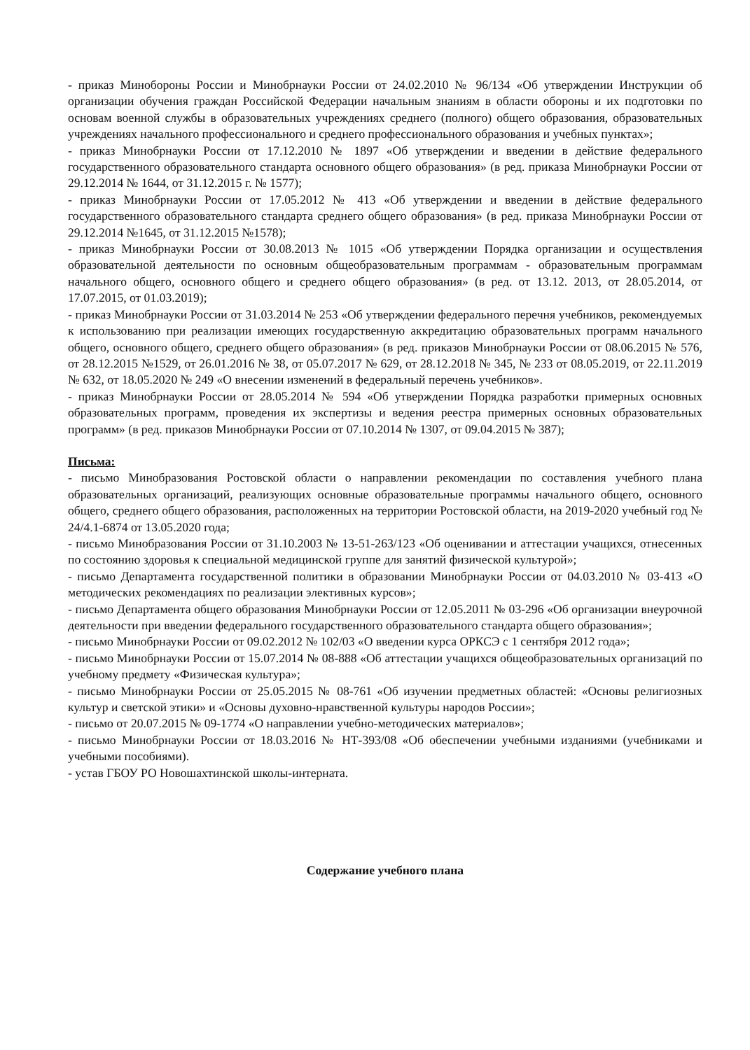- приказ Минобороны России и Минобрнауки России от 24.02.2010 № 96/134 «Об утверждении Инструкции об организации обучения граждан Российской Федерации начальным знаниям в области обороны и их подготовки по основам военной службы в образовательных учреждениях среднего (полного) общего образования, образовательных учреждениях начального профессионального и среднего профессионального образования и учебных пунктах»;
- приказ Минобрнауки России от 17.12.2010 № 1897 «Об утверждении и введении в действие федерального государственного образовательного стандарта основного общего образования» (в ред. приказа Минобрнауки России от 29.12.2014 № 1644, от 31.12.2015 г. № 1577);
- приказ Минобрнауки России от 17.05.2012 № 413 «Об утверждении и введении в действие федерального государственного образовательного стандарта среднего общего образования» (в ред. приказа Минобрнауки России от 29.12.2014 №1645, от 31.12.2015 №1578);
- приказ Минобрнауки России от 30.08.2013 № 1015 «Об утверждении Порядка организации и осуществления образовательной деятельности по основным общеобразовательным программам - образовательным программам начального общего, основного общего и среднего общего образования» (в ред. от 13.12. 2013, от 28.05.2014, от 17.07.2015, от 01.03.2019);
- приказ Минобрнауки России от 31.03.2014 № 253 «Об утверждении федерального перечня учебников, рекомендуемых к использованию при реализации имеющих государственную аккредитацию образовательных программ начального общего, основного общего, среднего общего образования» (в ред. приказов Минобрнауки России от 08.06.2015 № 576, от 28.12.2015 №1529, от 26.01.2016 № 38, от 05.07.2017 № 629, от 28.12.2018 № 345, № 233 от 08.05.2019, от 22.11.2019 № 632, от 18.05.2020 № 249 «О внесении изменений в федеральный перечень учебников».
- приказ Минобрнауки России от 28.05.2014 № 594 «Об утверждении Порядка разработки примерных основных образовательных программ, проведения их экспертизы и ведения реестра примерных основных образовательных программ» (в ред. приказов Минобрнауки России от 07.10.2014 № 1307, от 09.04.2015 № 387);
Письма:
- письмо Минобразования Ростовской области о направлении рекомендации по составления учебного плана образовательных организаций, реализующих основные образовательные программы начального общего, основного общего, среднего общего образования, расположенных на территории Ростовской области, на 2019-2020 учебный год № 24/4.1-6874 от 13.05.2020 года;
- письмо Минобразования России от 31.10.2003 № 13-51-263/123 «Об оценивании и аттестации учащихся, отнесенных по состоянию здоровья к специальной медицинской группе для занятий физической культурой»;
- письмо Департамента государственной политики в образовании Минобрнауки России от 04.03.2010 № 03-413 «О методических рекомендациях по реализации элективных курсов»;
- письмо Департамента общего образования Минобрнауки России от 12.05.2011 № 03-296 «Об организации внеурочной деятельности при введении федерального государственного образовательного стандарта общего образования»;
- письмо Минобрнауки России от 09.02.2012 № 102/03 «О введении курса ОРКСЭ с 1 сентября 2012 года»;
- письмо Минобрнауки России от 15.07.2014 № 08-888 «Об аттестации учащихся общеобразовательных организаций по учебному предмету «Физическая культура»;
- письмо Минобрнауки России от 25.05.2015 № 08-761 «Об изучении предметных областей: «Основы религиозных культур и светской этики» и «Основы духовно-нравственной культуры народов России»;
- письмо от 20.07.2015 № 09-1774 «О направлении учебно-методических материалов»;
- письмо Минобрнауки России от 18.03.2016 № НТ-393/08 «Об обеспечении учебными изданиями (учебниками и учебными пособиями).
- устав ГБОУ РО Новошахтинской школы-интерната.
Содержание учебного плана